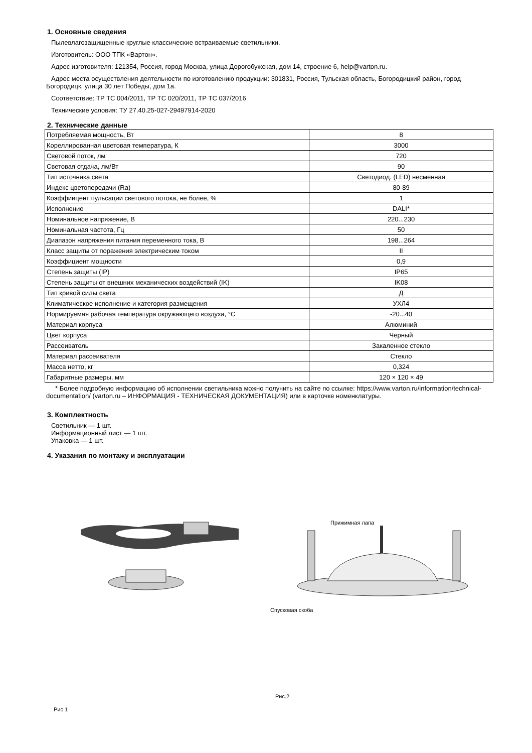1. Основные сведения
Пылевлагозащищенные круглые классические встраиваемые светильники.
Изготовитель: ООО ТПК «Вартон».
Адрес изготовителя: 121354, Россия, город Москва, улица Дорогобужская, дом 14, строение 6, help@varton.ru.
Адрес места осуществления деятельности по изготовлению продукции: 301831, Россия, Тульская область, Богородицкий район, город Богородицк, улица 30 лет Победы, дом 1а.
Соответствие: ТР ТС 004/2011, ТР ТС 020/2011, ТР ТС 037/2016
Технические условия: ТУ 27.40.25-027-29497914-2020
2. Технические данные
| Потребляемая мощность, Вт | 8 |
| Кореллированная цветовая температура, К | 3000 |
| Световой поток, лм | 720 |
| Световая отдача, лм/Вт | 90 |
| Тип источника света | Светодиод. (LED) несменная |
| Индекс цветопередачи (Ra) | 80-89 |
| Коэффиицент пульсации светового потока, не более, % | 1 |
| Исполнение | DALI* |
| Номинальное напряжение, В | 220...230 |
| Номинальная частота, Гц | 50 |
| Диапазон напряжения питания переменного тока, В | 198...264 |
| Класс защиты от поражения электрическим током | II |
| Коэффициент мощности | 0,9 |
| Степень защиты (IP) | IP65 |
| Степень защиты от внешних механических воздействий (IK) | IK08 |
| Тип кривой силы света | Д |
| Климатическое исполнение и категория размещения | УХЛ4 |
| Нормируемая рабочая температура окружающего воздуха, °С | -20...40 |
| Материал корпуса | Алюминий |
| Цвет корпуса | Черный |
| Рассеиватель | Закаленное стекло |
| Материал рассеивателя | Стекло |
| Масса нетто, кг | 0,324 |
| Габаритные размеры, мм | 120 × 120 × 49 |
* Более подробную информацию об исполнении светильника можно получить на сайте по ссылке: https://www.varton.ru/information/technical-documentation/ (varton.ru – ИНФОРМАЦИЯ - ТЕХНИЧЕСКАЯ ДОКУМЕНТАЦИЯ) или в карточке номенклатуры.
3. Комплектность
Светильник — 1 шт.
Информационный лист — 1 шт.
Упаковка — 1 шт.
4. Указания по монтажу и эксплуатации
Рис.1
Прижимная лапа
Спусковая скоба
Рис.2